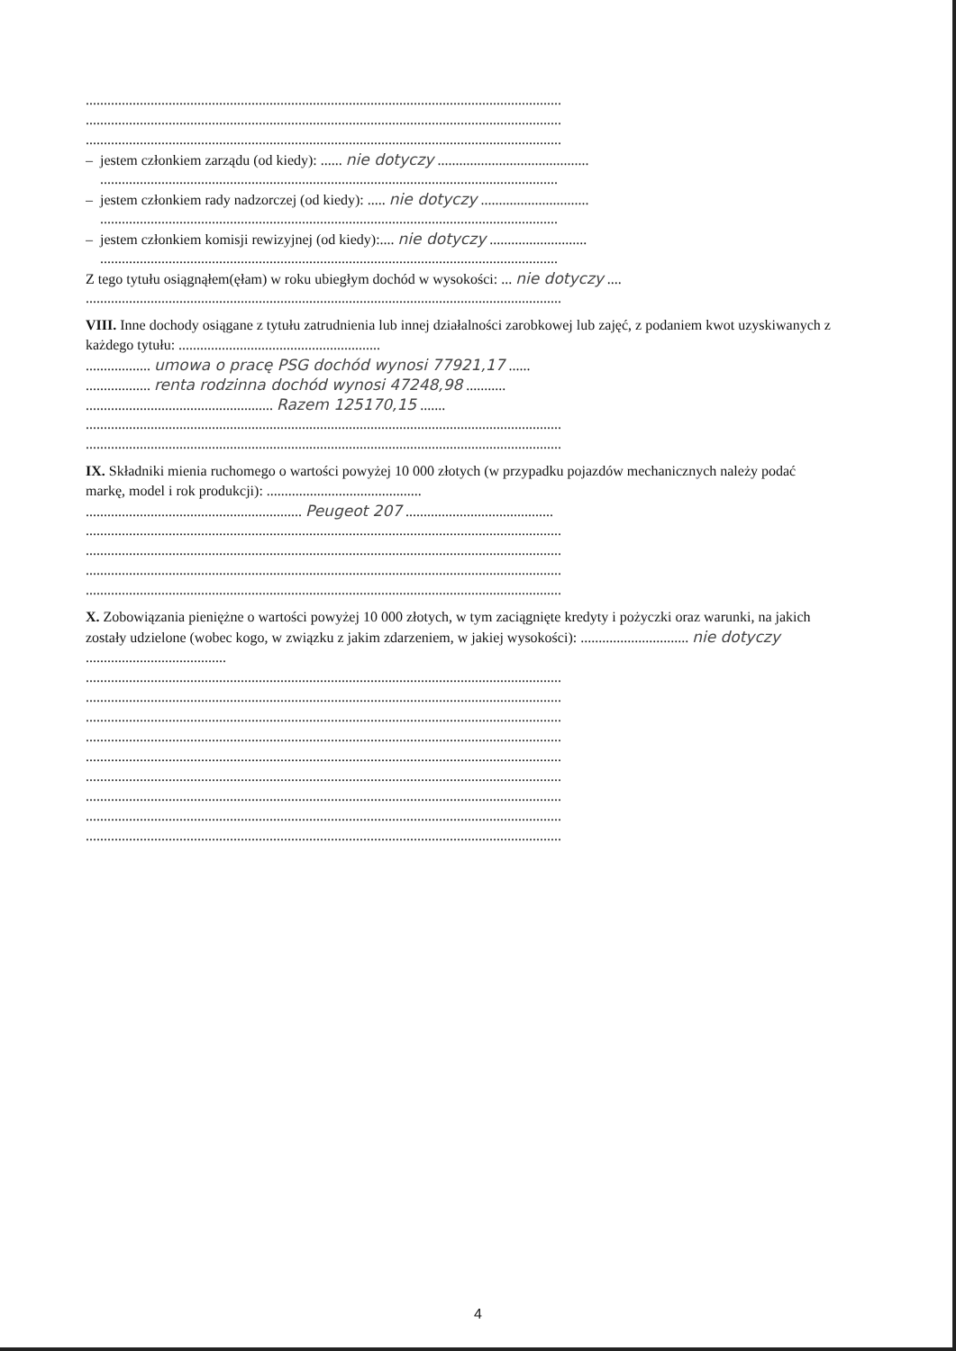....................................................................................................................................
....................................................................................................................................
....................................................................................................................................
– jestem członkiem zarządu (od kiedy): ...... nie dotyczy ..........................................
...............................................................................................................................
– jestem członkiem rady nadzorczej (od kiedy): ..... nie dotyczy ..............................
...............................................................................................................................
– jestem członkiem komisji rewizyjnej (od kiedy):.... nie dotyczy ...........................
...............................................................................................................................
Z tego tytułu osiągnąłem(ęłam) w roku ubiegłym dochód w wysokości: ... nie dotyczy ....
....................................................................................................................................
VIII. Inne dochody osiągane z tytułu zatrudnienia lub innej działalności zarobkowej lub zajęć, z podaniem kwot uzyskiwanych z każdego tytułu: ........................................................
.................. umowa o pracę PSG dochód wynosi 77921,17 ......
.................. renta rodzinna dochód wynosi 47248,98 ...........
.................................................... Razem 125170,15 .......
....................................................................................................................................
....................................................................................................................................
IX. Składniki mienia ruchomego o wartości powyżej 10 000 złotych (w przypadku pojazdów mechanicznych należy podać markę, model i rok produkcji): ...........................................
............................................................ Peugeot 207 .........................................
....................................................................................................................................
....................................................................................................................................
....................................................................................................................................
....................................................................................................................................
X. Zobowiązania pieniężne o wartości powyżej 10 000 złotych, w tym zaciągnięte kredyty i pożyczki oraz warunki, na jakich zostały udzielone (wobec kogo, w związku z jakim zdarzeniem, w jakiej wysokości): .............................. nie dotyczy .......................................
....................................................................................................................................
....................................................................................................................................
....................................................................................................................................
....................................................................................................................................
....................................................................................................................................
....................................................................................................................................
....................................................................................................................................
....................................................................................................................................
....................................................................................................................................
4